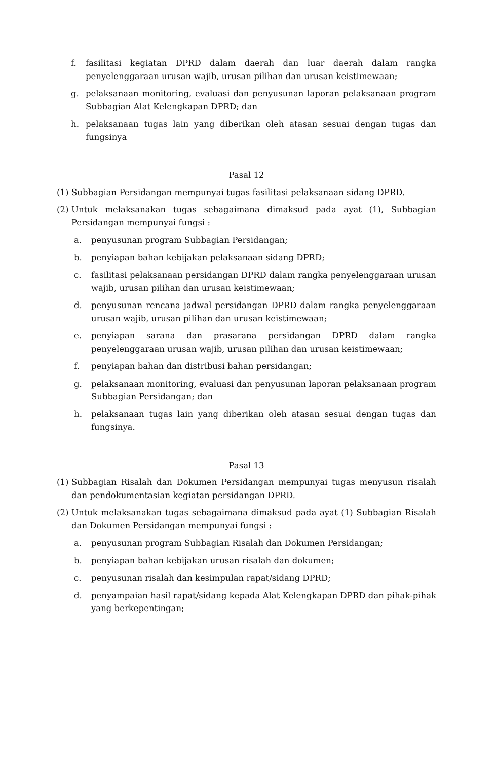f. fasilitasi kegiatan DPRD dalam daerah dan luar daerah dalam rangka penyelenggaraan urusan wajib, urusan pilihan dan urusan keistimewaan;
g. pelaksanaan monitoring, evaluasi dan penyusunan laporan pelaksanaan program Subbagian Alat Kelengkapan DPRD; dan
h. pelaksanaan tugas lain yang diberikan oleh atasan sesuai dengan tugas dan fungsinya
Pasal 12
(1) Subbagian Persidangan mempunyai tugas fasilitasi pelaksanaan sidang DPRD.
(2) Untuk melaksanakan tugas sebagaimana dimaksud pada ayat (1), Subbagian Persidangan mempunyai fungsi :
a. penyusunan program Subbagian Persidangan;
b. penyiapan bahan kebijakan pelaksanaan sidang DPRD;
c. fasilitasi pelaksanaan persidangan DPRD dalam rangka penyelenggaraan urusan wajib, urusan pilihan dan urusan keistimewaan;
d. penyusunan rencana jadwal persidangan DPRD dalam rangka penyelenggaraan urusan wajib, urusan pilihan dan urusan keistimewaan;
e. penyiapan sarana dan prasarana persidangan DPRD dalam rangka penyelenggaraan urusan wajib, urusan pilihan dan urusan keistimewaan;
f. penyiapan bahan dan distribusi bahan persidangan;
g. pelaksanaan monitoring, evaluasi dan penyusunan laporan pelaksanaan program Subbagian Persidangan; dan
h. pelaksanaan tugas lain yang diberikan oleh atasan sesuai dengan tugas dan fungsinya.
Pasal 13
(1) Subbagian Risalah dan Dokumen Persidangan mempunyai tugas menyusun risalah dan pendokumentasian kegiatan persidangan DPRD.
(2) Untuk melaksanakan tugas sebagaimana dimaksud pada ayat (1) Subbagian Risalah dan Dokumen Persidangan mempunyai fungsi :
a. penyusunan program Subbagian Risalah dan Dokumen Persidangan;
b. penyiapan bahan kebijakan urusan risalah dan dokumen;
c. penyusunan risalah dan kesimpulan rapat/sidang DPRD;
d. penyampaian hasil rapat/sidang kepada Alat Kelengkapan DPRD dan pihak-pihak yang berkepentingan;